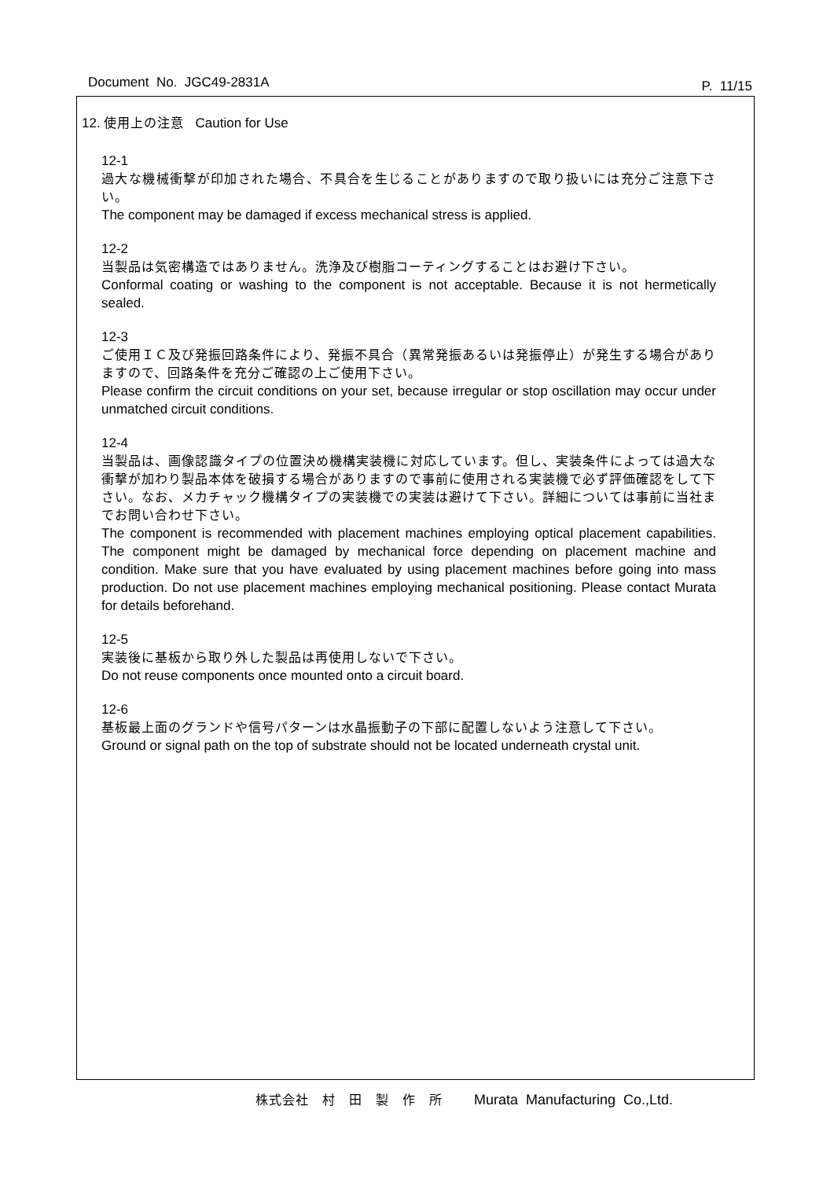Document No. JGC49-2831A
P. 11/15
12. 使用上の注意 Caution for Use
12-1
過大な機械衝撃が印加された場合、不具合を生じることがありますので取り扱いには充分ご注意下さい。
The component may be damaged if excess mechanical stress is applied.
12-2
当製品は気密構造ではありません。洗浄及び樹脂コーティングすることはお避け下さい。
Conformal coating or washing to the component is not acceptable. Because it is not hermetically sealed.
12-3
ご使用ＩＣ及び発振回路条件により、発振不具合（異常発振あるいは発振停止）が発生する場合がありますので、回路条件を充分ご確認の上ご使用下さい。
Please confirm the circuit conditions on your set, because irregular or stop oscillation may occur under unmatched circuit conditions.
12-4
当製品は、画像認識タイプの位置決め機構実装機に対応しています。但し、実装条件によっては過大な衝撃が加わり製品本体を破損する場合がありますので事前に使用される実装機で必ず評価確認をして下さい。なお、メカチャック機構タイプの実装機での実装は避けて下さい。詳細については事前に当社までお問い合わせ下さい。
The component is recommended with placement machines employing optical placement capabilities. The component might be damaged by mechanical force depending on placement machine and condition. Make sure that you have evaluated by using placement machines before going into mass production. Do not use placement machines employing mechanical positioning. Please contact Murata for details beforehand.
12-5
実装後に基板から取り外した製品は再使用しないで下さい。
Do not reuse components once mounted onto a circuit board.
12-6
基板最上面のグランドや信号パターンは水晶振動子の下部に配置しないよう注意して下さい。
Ground or signal path on the top of substrate should not be located underneath crystal unit.
株式会社　村　田　製　作　所 Murata Manufacturing Co.,Ltd.